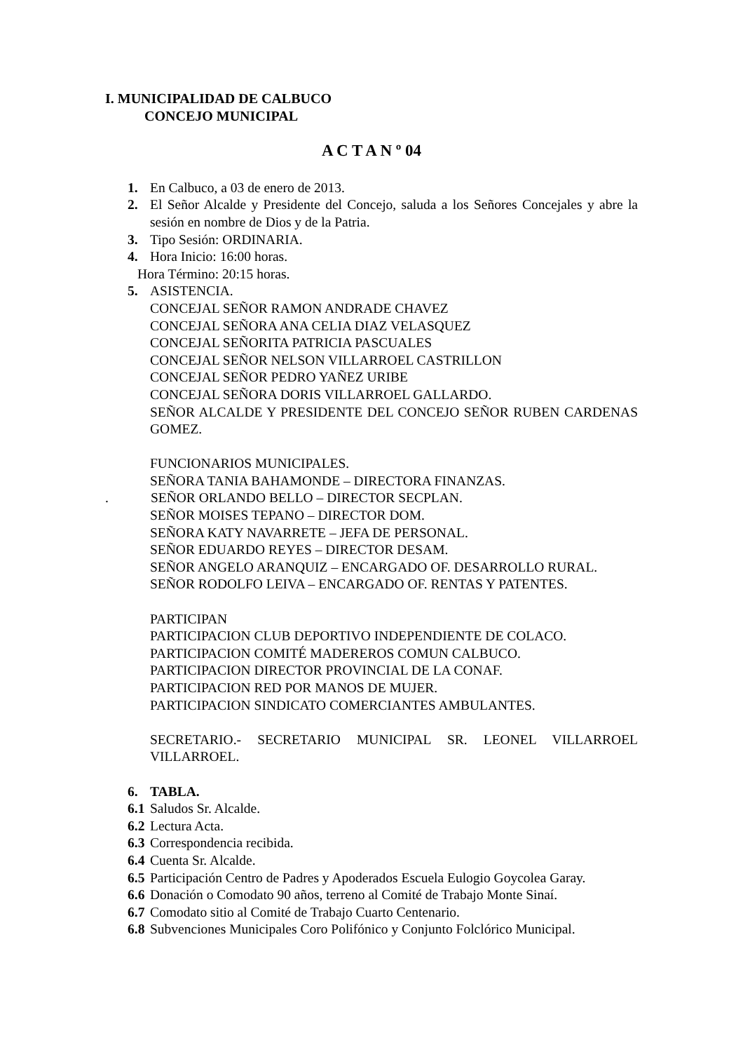I. MUNICIPALIDAD DE CALBUCO
CONCEJO MUNICIPAL
A C T A N º 04
1. En Calbuco, a 03 de enero de 2013.
2. El Señor Alcalde y Presidente del Concejo, saluda a los Señores Concejales y abre la sesión en nombre de Dios y de la Patria.
3. Tipo Sesión: ORDINARIA.
4. Hora Inicio: 16:00 horas.
Hora Término: 20:15 horas.
5. ASISTENCIA.
CONCEJAL SEÑOR RAMON ANDRADE CHAVEZ
CONCEJAL SEÑORA ANA CELIA DIAZ VELASQUEZ
CONCEJAL SEÑORITA PATRICIA PASCUALES
CONCEJAL SEÑOR NELSON VILLARROEL CASTRILLON
CONCEJAL SEÑOR PEDRO YAÑEZ URIBE
CONCEJAL SEÑORA DORIS VILLARROEL GALLARDO.
SEÑOR ALCALDE Y PRESIDENTE DEL CONCEJO SEÑOR RUBEN CARDENAS GOMEZ.
FUNCIONARIOS MUNICIPALES.
SEÑORA TANIA BAHAMONDE – DIRECTORA FINANZAS.
. SEÑOR ORLANDO BELLO – DIRECTOR SECPLAN.
SEÑOR MOISES TEPANO – DIRECTOR DOM.
SEÑORA KATY NAVARRETE – JEFA DE PERSONAL.
SEÑOR EDUARDO REYES – DIRECTOR DESAM.
SEÑOR ANGELO ARANQUIZ – ENCARGADO OF. DESARROLLO RURAL.
SEÑOR RODOLFO LEIVA – ENCARGADO OF. RENTAS Y PATENTES.
PARTICIPAN
PARTICIPACION CLUB DEPORTIVO INDEPENDIENTE DE COLACO.
PARTICIPACION COMITÉ MADEREROS COMUN CALBUCO.
PARTICIPACION DIRECTOR PROVINCIAL DE LA CONAF.
PARTICIPACION RED POR MANOS DE MUJER.
PARTICIPACION SINDICATO COMERCIANTES AMBULANTES.
SECRETARIO.- SECRETARIO MUNICIPAL SR. LEONEL VILLARROEL VILLARROEL.
6. TABLA.
6.1 Saludos Sr. Alcalde.
6.2 Lectura Acta.
6.3 Correspondencia recibida.
6.4 Cuenta Sr. Alcalde.
6.5 Participación Centro de Padres y Apoderados Escuela Eulogio Goycolea Garay.
6.6 Donación o Comodato 90 años, terreno al Comité de Trabajo Monte Sinaí.
6.7 Comodato sitio al Comité de Trabajo Cuarto Centenario.
6.8 Subvenciones Municipales Coro Polifónico y Conjunto Folclórico Municipal.